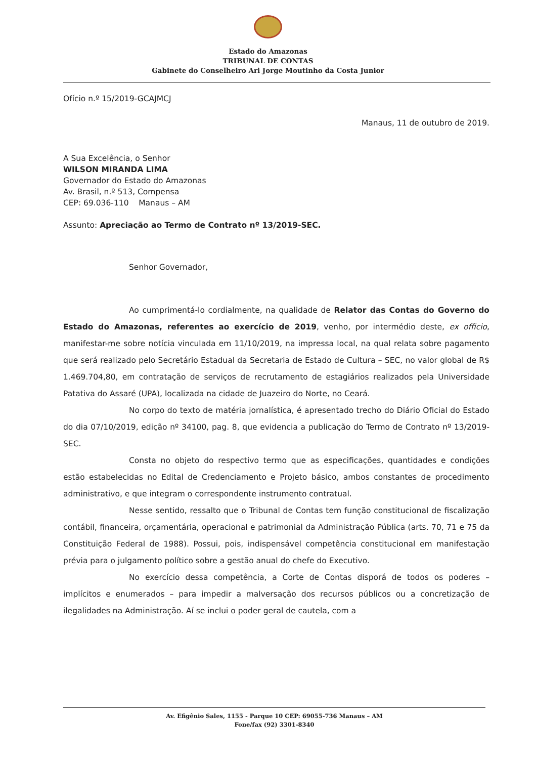Estado do Amazonas
TRIBUNAL DE CONTAS
Gabinete do Conselheiro Ari Jorge Moutinho da Costa Junior
Ofício n.º 15/2019-GCAJMCJ
Manaus, 11 de outubro de 2019.
A Sua Excelência, o Senhor
WILSON MIRANDA LIMA
Governador do Estado do Amazonas
Av. Brasil, n.º 513, Compensa
CEP: 69.036-110 Manaus – AM
Assunto: Apreciação ao Termo de Contrato nº 13/2019-SEC.
Senhor Governador,
Ao cumprimentá-lo cordialmente, na qualidade de Relator das Contas do Governo do Estado do Amazonas, referentes ao exercício de 2019, venho, por intermédio deste, ex officio, manifestar-me sobre notícia vinculada em 11/10/2019, na impressa local, na qual relata sobre pagamento que será realizado pelo Secretário Estadual da Secretaria de Estado de Cultura – SEC, no valor global de R$ 1.469.704,80, em contratação de serviços de recrutamento de estagiários realizados pela Universidade Patativa do Assaré (UPA), localizada na cidade de Juazeiro do Norte, no Ceará.
No corpo do texto de matéria jornalística, é apresentado trecho do Diário Oficial do Estado do dia 07/10/2019, edição nº 34100, pag. 8, que evidencia a publicação do Termo de Contrato nº 13/2019-SEC.
Consta no objeto do respectivo termo que as especificações, quantidades e condições estão estabelecidas no Edital de Credenciamento e Projeto básico, ambos constantes de procedimento administrativo, e que integram o correspondente instrumento contratual.
Nesse sentido, ressalto que o Tribunal de Contas tem função constitucional de fiscalização contábil, financeira, orçamentária, operacional e patrimonial da Administração Pública (arts. 70, 71 e 75 da Constituição Federal de 1988). Possui, pois, indispensável competência constitucional em manifestação prévia para o julgamento político sobre a gestão anual do chefe do Executivo.
No exercício dessa competência, a Corte de Contas disporá de todos os poderes – implícitos e enumerados – para impedir a malversação dos recursos públicos ou a concretização de ilegalidades na Administração. Aí se inclui o poder geral de cautela, com a
Av. Efigênio Sales, 1155 - Parque 10 CEP: 69055-736 Manaus – AM
Fone/fax (92) 3301-8340